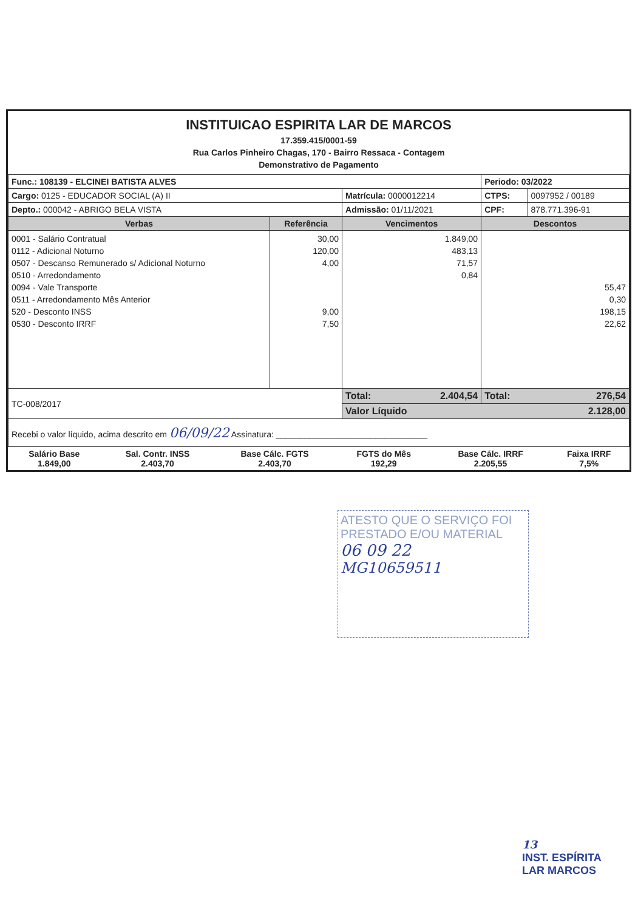INSTITUICAO ESPIRITA LAR DE MARCOS
17.359.415/0001-59
Rua Carlos Pinheiro Chagas, 170 - Bairro Ressaca - Contagem
Demonstrativo de Pagamento
| Func.: 108139 - ELCINEI BATISTA ALVES | | | Periodo: 03/2022 | |
| Cargo: 0125 - EDUCADOR SOCIAL (A) II | | Matrícula: 0000012214 | CTPS: | 0097952 / 00189 |
| Depto.: 000042 - ABRIGO BELA VISTA | | Admissão: 01/11/2021 | CPF: | 878.771.396-91 |
| Verbas | Referência | Vencimentos | Descontos | |
| 0001 - Salário Contratual 0112 - Adicional Noturno 0507 - Descanso Remunerado s/ Adicional Noturno 0510 - Arredondamento 0094 - Vale Transporte 0511 - Arredondamento Mês Anterior 520 - Desconto INSS 0530 - Desconto IRRF | 30,00 120,00 4,00 9,00 7,50 | 1.849,00 483,13 71,57 0,84 | 55,47 0,30 198,15 22,62 | |
| TC-008/2017 | | Total: 2.404,54 | Total: 276,54 | |
| | | Valor Líquido 2.128,00 | | |
| Recebi o valor líquido, acima descrito em 06/09/22 Assinatura: ________________________________ | | | | |
| Salário Base 1.849,00 | Sal. Contr. INSS 2.403,70 | Base Cálc. FGTS 2.403,70 | FGTS do Mês 192,29 | Base Cálc. IRRF 2.205,55 | Faixa IRRF 7,5% |
ATESTO QUE O SERVIÇO FOI PRESTADO E/OU MATERIAL
06 09 22
MG10659511
13
INST. ESPÍRITA
LAR MARCOS